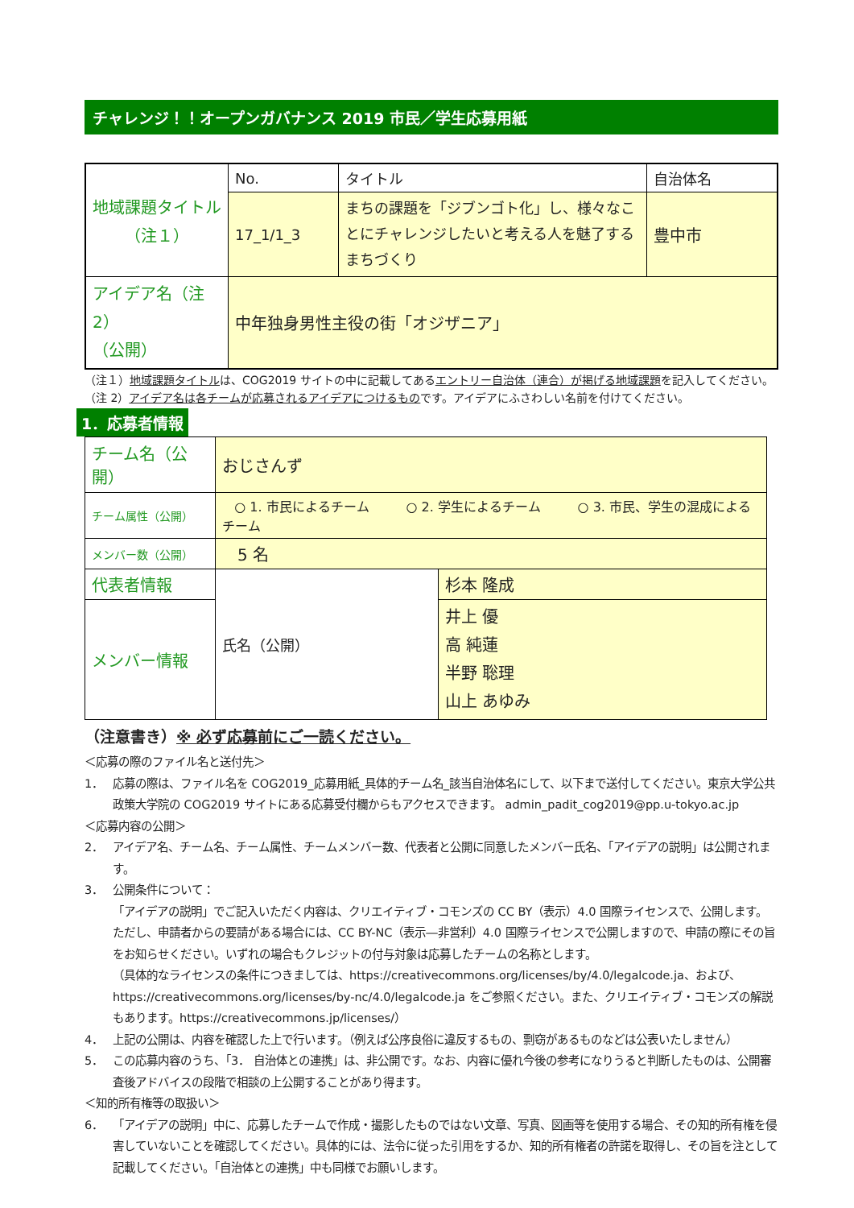チャレンジ！！オープンガバナンス 2019 市民／学生応募用紙
| 地域課題タイトル （注１） | No. | タイトル | 自治体名 |
| | 17_1/1_3 | まちの課題を「ジブンゴト化」し、様々なことにチャレンジしたいと考える人を魅了するまちづくり | 豊中市 |
| アイデア名（注2） （公開） | 中年独身男性主役の街「オジザニア」 | | |
（注１）地域課題タイトルは、COG2019 サイトの中に記載してあるエントリー自治体（連合）が掲げる地域課題を記入してください。
（注 2）アイデア名は各チームが応募されるアイデアにつけるものです。アイデアにふさわしい名前を付けてください。
1．応募者情報
| チーム名（公開） | おじさんず | |
| チーム属性（公開） | ○ 1. 市民によるチーム ○ 2. 学生によるチーム ○ 3. 市民、学生の混成によるチーム | |
| メンバー数（公開） | 5 名 | |
| 代表者情報 | 氏名（公開） | 杉本 隆成 |
| メンバー情報 | | 井上 優 高 純蓮 半野 聡理 山上 あゆみ |
（注意書き）※ 必ず応募前にご一読ください。
＜応募の際のファイル名と送付先＞
1． 応募の際は、ファイル名を COG2019_応募用紙_具体的チーム名_該当自治体名にして、以下まで送付してください。東京大学公共政策大学院の COG2019 サイトにある応募受付欄からもアクセスできます。 admin_padit_cog2019@pp.u-tokyo.ac.jp
＜応募内容の公開＞
2． アイデア名、チーム名、チーム属性、チームメンバー数、代表者と公開に同意したメンバー氏名、「アイデアの説明」は公開されます。
3． 公開条件について：
「アイデアの説明」でご記入いただく内容は、クリエイティブ・コモンズの CC BY（表示）4.0 国際ライセンスで、公開します。ただし、申請者からの要請がある場合には、CC BY-NC（表示―非営利）4.0 国際ライセンスで公開しますので、申請の際にその旨をお知らせください。いずれの場合もクレジットの付与対象は応募したチームの名称とします。
（具体的なライセンスの条件につきましては、https://creativecommons.org/licenses/by/4.0/legalcode.ja、および、https://creativecommons.org/licenses/by-nc/4.0/legalcode.ja をご参照ください。また、クリエイティブ・コモンズの解説もあります。https://creativecommons.jp/licenses/）
4． 上記の公開は、内容を確認した上で行います。（例えば公序良俗に違反するもの、剽窃があるものなどは公表いたしません）
5． この応募内容のうち、「3． 自治体との連携」は、非公開です。なお、内容に優れ今後の参考になりうると判断したものは、公開審査後アドバイスの段階で相談の上公開することがあり得ます。
＜知的所有権等の取扱い＞
6． 「アイデアの説明」中に、応募したチームで作成・撮影したものではない文章、写真、図画等を使用する場合、その知的所有権を侵害していないことを確認してください。具体的には、法令に従った引用をするか、知的所有権者の許諾を取得し、その旨を注として記載してください。「自治体との連携」中も同様でお願いします。